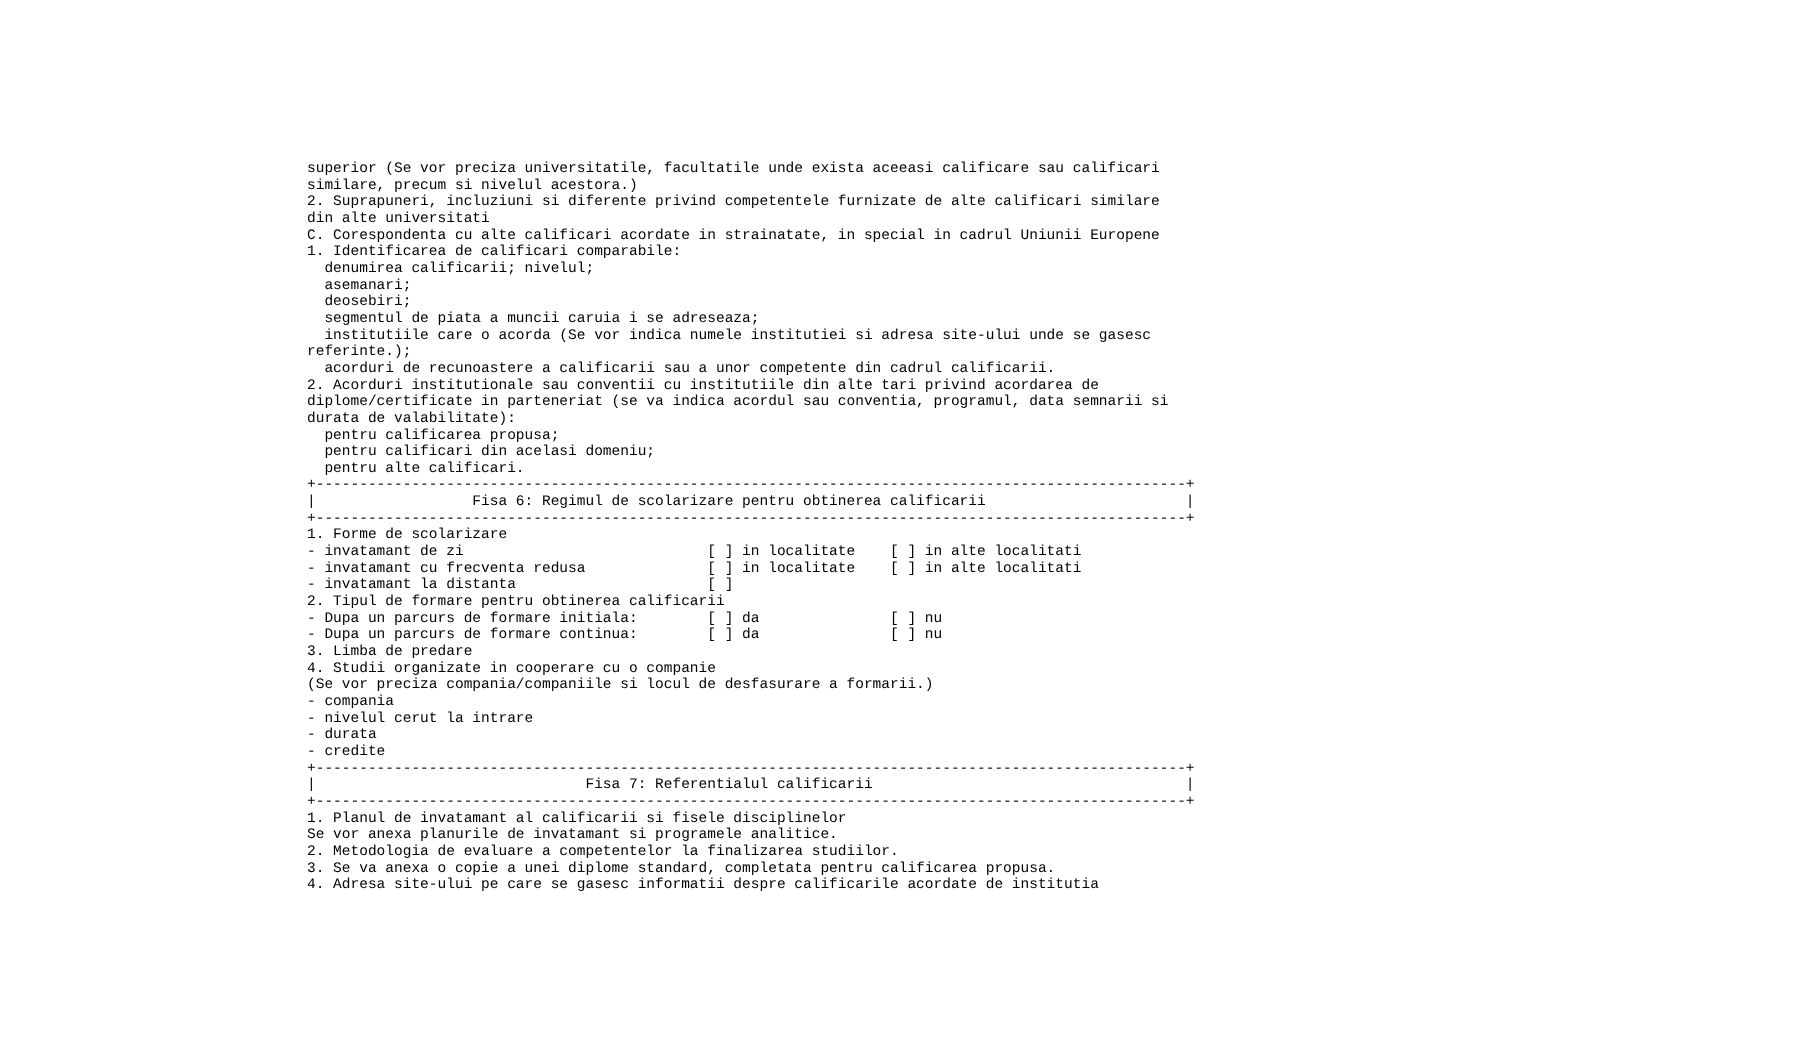superior (Se vor preciza universitatile, facultatile unde exista aceeasi calificare sau calificari
similare, precum si nivelul acestora.)
2. Suprapuneri, incluziuni si diferente privind competentele furnizate de alte calificari similare
din alte universitati
C. Corespondenta cu alte calificari acordate in strainatate, in special in cadrul Uniunii Europene
1. Identificarea de calificari comparabile:
  denumirea calificarii; nivelul;
  asemanari;
  deosebiri;
  segmentul de piata a muncii caruia i se adreseaza;
  institutiile care o acorda (Se vor indica numele institutiei si adresa site-ului unde se gasesc
referinte.);
  acorduri de recunoastere a calificarii sau a unor competente din cadrul calificarii.
2. Acorduri institutionale sau conventii cu institutiile din alte tari privind acordarea de
diplome/certificate in parteneriat (se va indica acordul sau conventia, programul, data semnarii si
durata de valabilitate):
  pentru calificarea propusa;
  pentru calificari din acelasi domeniu;
  pentru alte calificari.
+----------------------------------------------------------------------------------------------------+
|                  Fisa 6: Regimul de scolarizare pentru obtinerea calificarii                       |
+----------------------------------------------------------------------------------------------------+
1. Forme de scolarizare
- invatamant de zi                            [ ] in localitate    [ ] in alte localitati
- invatamant cu frecventa redusa              [ ] in localitate    [ ] in alte localitati
- invatamant la distanta                      [ ]
2. Tipul de formare pentru obtinerea calificarii
- Dupa un parcurs de formare initiala:        [ ] da               [ ] nu
- Dupa un parcurs de formare continua:        [ ] da               [ ] nu
3. Limba de predare
4. Studii organizate in cooperare cu o companie
(Se vor preciza compania/companiile si locul de desfasurare a formarii.)
- compania
- nivelul cerut la intrare
- durata
- credite
+----------------------------------------------------------------------------------------------------+
|                               Fisa 7: Referentialul calificarii                                    |
+----------------------------------------------------------------------------------------------------+
1. Planul de invatamant al calificarii si fisele disciplinelor
Se vor anexa planurile de invatamant si programele analitice.
2. Metodologia de evaluare a competentelor la finalizarea studiilor.
3. Se va anexa o copie a unei diplome standard, completata pentru calificarea propusa.
4. Adresa site-ului pe care se gasesc informatii despre calificarile acordate de institutia